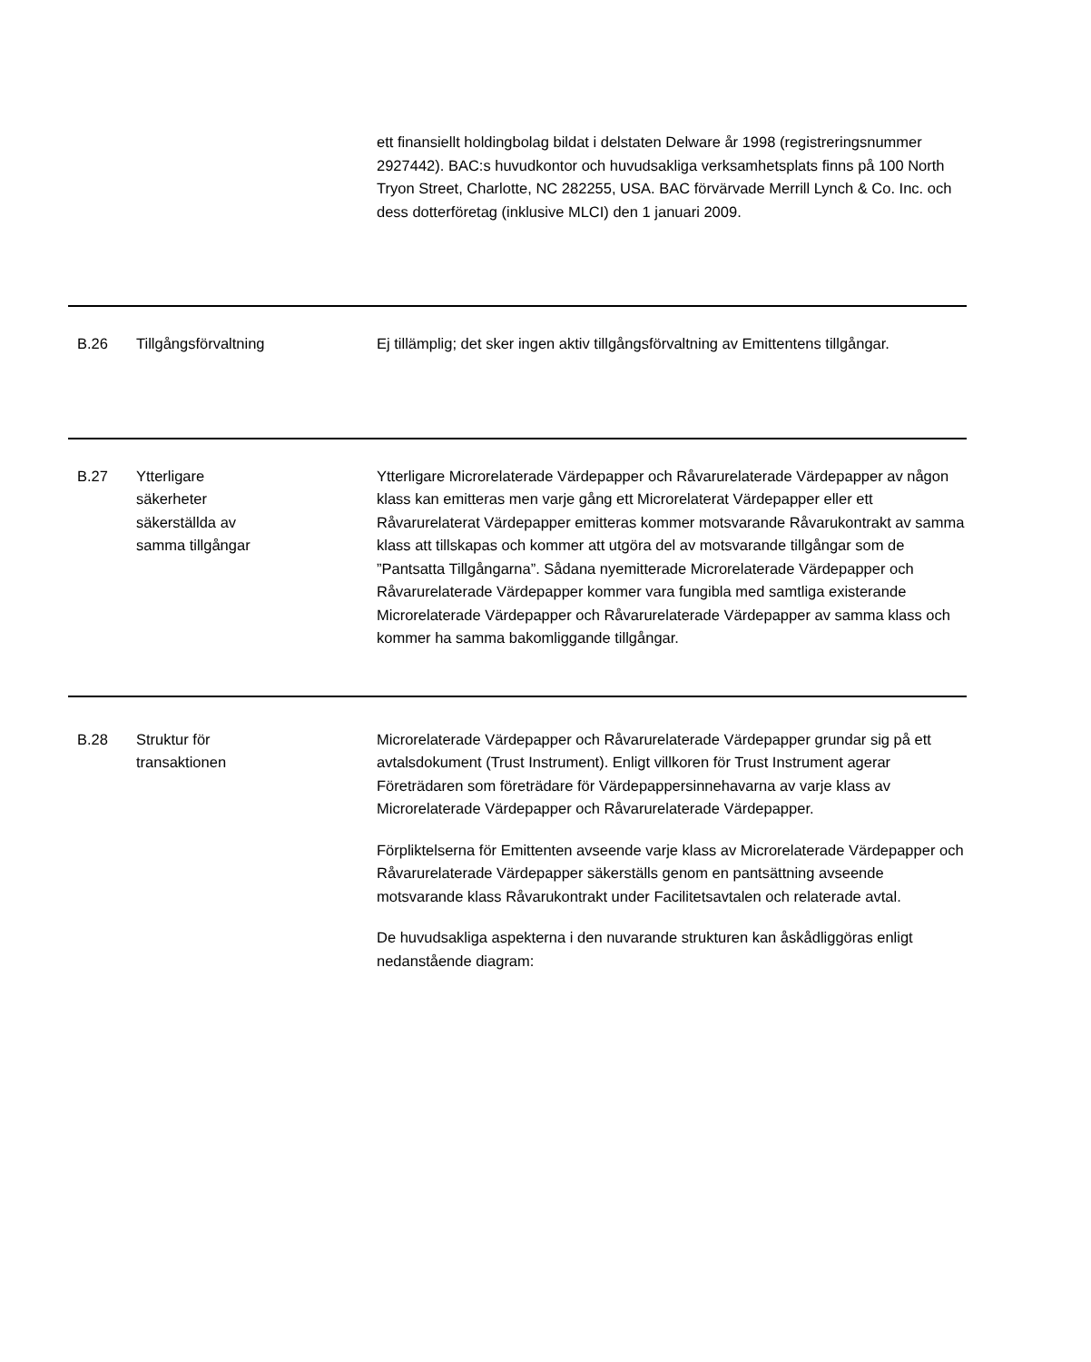| | | ett finansiellt holdingbolag bildat i delstaten Delware år 1998 (registreringsnummer 2927442). BAC:s huvudkontor och huvudsakliga verksamhetsplats finns på 100 North Tryon Street, Charlotte, NC 282255, USA. BAC förvärvade Merrill Lynch & Co. Inc. och dess dotterföretag (inklusive MLCI) den 1 januari 2009. |
| B.26 | Tillgångsförvaltning | Ej tillämplig; det sker ingen aktiv tillgångsförvaltning av Emittentens tillgångar. |
| B.27 | Ytterligare säkerheter säkerställda av samma tillgångar | Ytterligare Microrelaterade Värdepapper och Råvarurelaterade Värdepapper av någon klass kan emitteras men varje gång ett Microrelaterat Värdepapper eller ett Råvarurelaterat Värdepapper emitteras kommer motsvarande Råvarukontrakt av samma klass att tillskapas och kommer att utgöra del av motsvarande tillgångar som de ”Pantsatta Tillgångarna”. Sådana nyemitterade Microrelaterade Värdepapper och Råvarurelaterade Värdepapper kommer vara fungibla med samtliga existerande Microrelaterade Värdepapper och Råvarurelaterade Värdepapper av samma klass och kommer ha samma bakomliggande tillgångar. |
| B.28 | Struktur för transaktionen | Microrelaterade Värdepapper och Råvarurelaterade Värdepapper grundar sig på ett avtalsdokument (Trust Instrument). Enligt villkoren för Trust Instrument agerar Företrädaren som företrädare för Värdepappersinnehavarna av varje klass av Microrelaterade Värdepapper och Råvarurelaterade Värdepapper. Förpliktelserna för Emittenten avseende varje klass av Microrelaterade Värdepapper och Råvarurelaterade Värdepapper säkerställs genom en pantsättning avseende motsvarande klass Råvarukontrakt under Facilitetsavtalen och relaterade avtal. De huvudsakliga aspekterna i den nuvarande strukturen kan åskådliggöras enligt nedanstående diagram: |